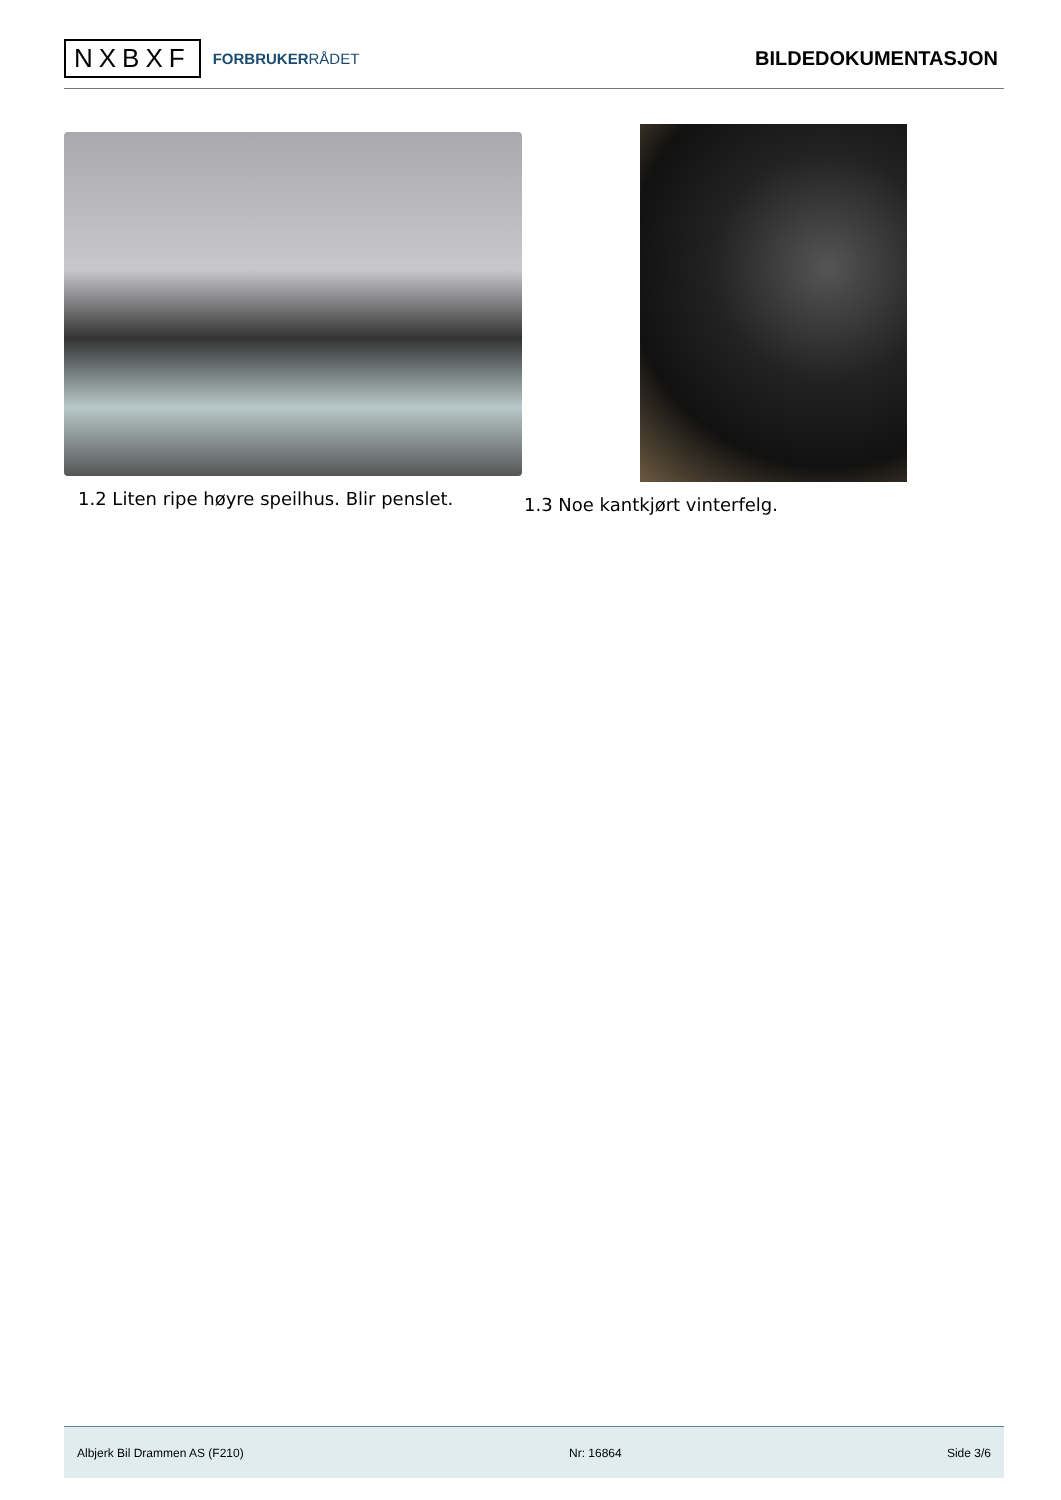NXBXF
FORBRUKERRÅDET
BILDEDOKUMENTASJON
1.2 Liten ripe høyre speilhus. Blir penslet. 1.3 Noe kantkjørt vinterfelg.
Albjerk Bil Drammen AS (F210) Nr: 16864 Side 3/6